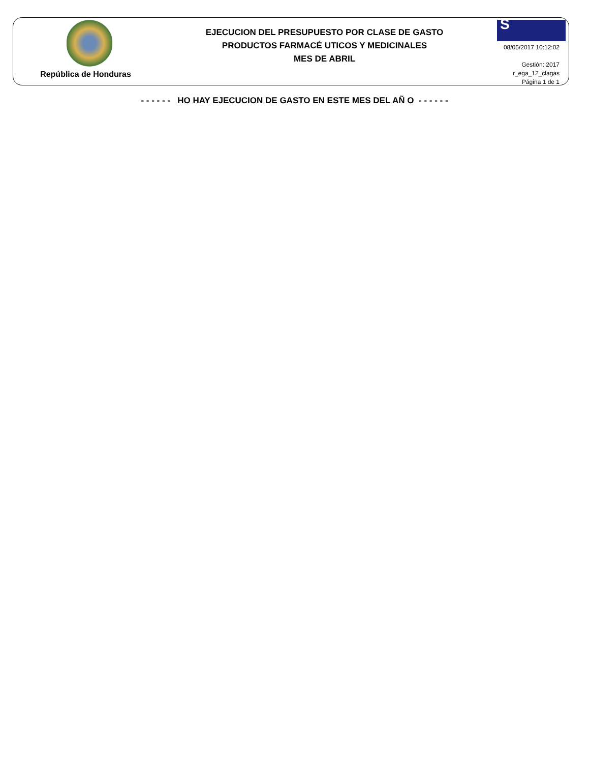República de Honduras
EJECUCION DEL PRESUPUESTO POR CLASE DE GASTO
PRODUCTOS FARMACÉ UTICOS Y MEDICINALES
MES DE ABRIL
S
08/05/2017 10:12:02
Gestión: 2017
r_ega_12_clagas
Página 1 de 1
- - - - - - HO HAY EJECUCION DE GASTO EN ESTE MES DEL AÑ O - - - - - -